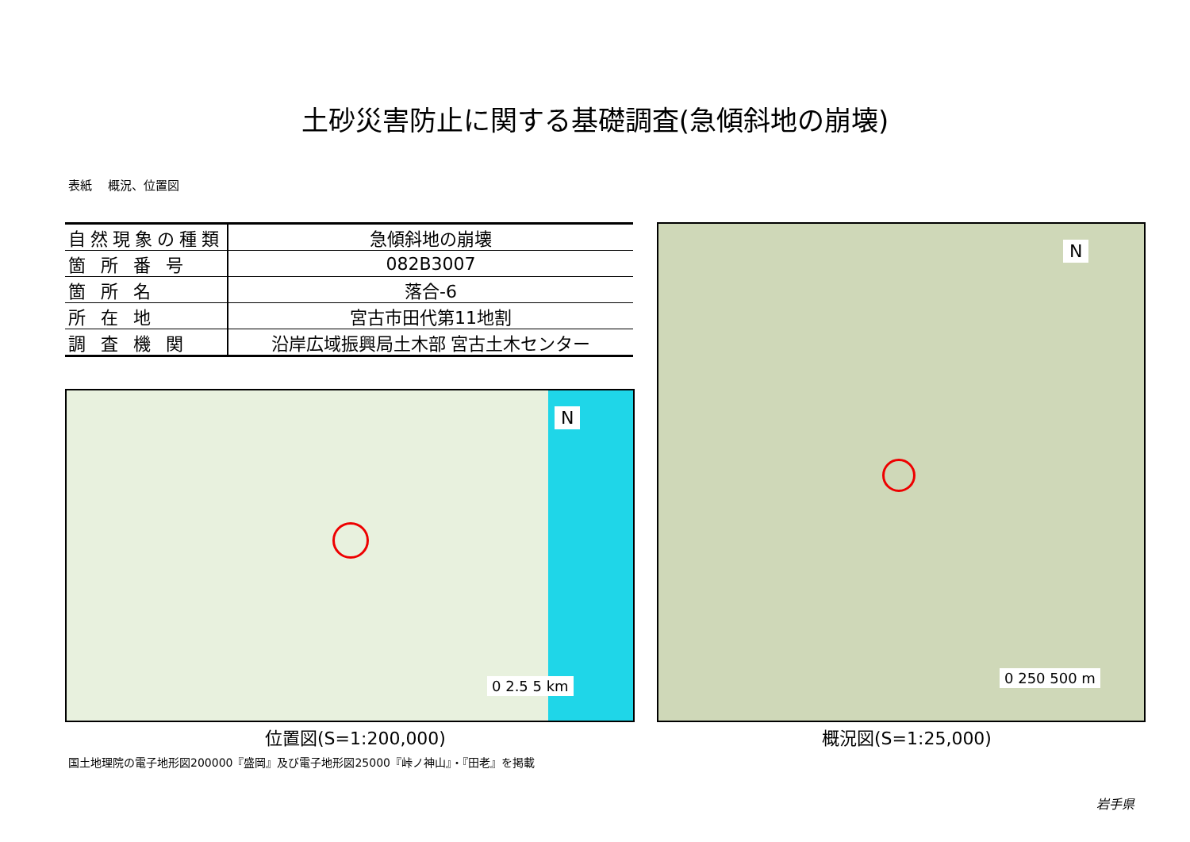土砂災害防止に関する基礎調査(急傾斜地の崩壊)
表紙　 概況、位置図
| 自然現象の種類 | 急傾斜地の崩壊 |
| 箇 所 番 号 | 082B3007 |
| 箇 所 名 | 落合-6 |
| 所 在 地 | 宮古市田代第11地割 |
| 調 査 機 関 | 沿岸広域振興局土木部 宮古土木センター |
N
0 2.5 5 km
N
0 250 500 m
位置図(S=1:200,000) 概況図(S=1:25,000)
国土地理院の電子地形図200000『盛岡』及び電子地形図25000『峠ノ神山』・『田老』を掲載
岩手県